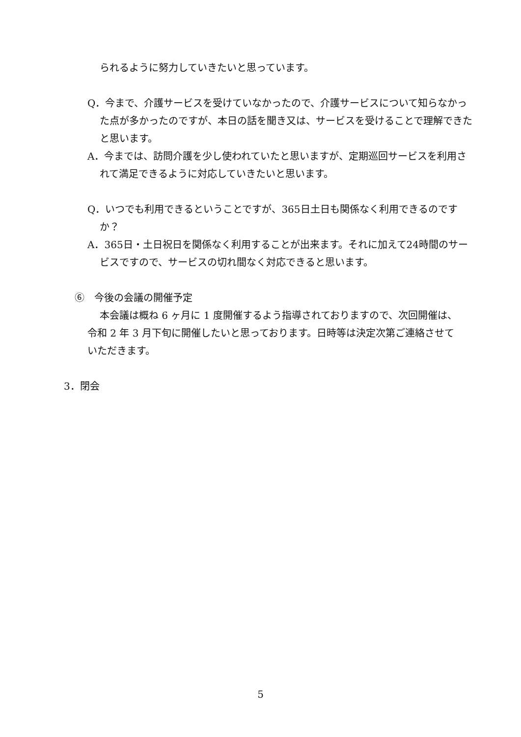られるように努力していきたいと思っています。
Q．今まで、介護サービスを受けていなかったので、介護サービスについて知らなかった点が多かったのですが、本日の話を聞き又は、サービスを受けることで理解できたと思います。
A．今までは、訪問介護を少し使われていたと思いますが、定期巡回サービスを利用されて満足できるように対応していきたいと思います。
Q．いつでも利用できるということですが、365日土日も関係なく利用できるのですか？
A．365日・土日祝日を関係なく利用することが出来ます。それに加えて24時間のサービスですので、サービスの切れ間なく対応できると思います。
⑥　今後の会議の開催予定
本会議は概ね 6 ヶ月に 1 度開催するよう指導されておりますので、次回開催は、令和 2 年 3 月下旬に開催したいと思っております。日時等は決定次第ご連絡させていただきます。
3．閉会
5